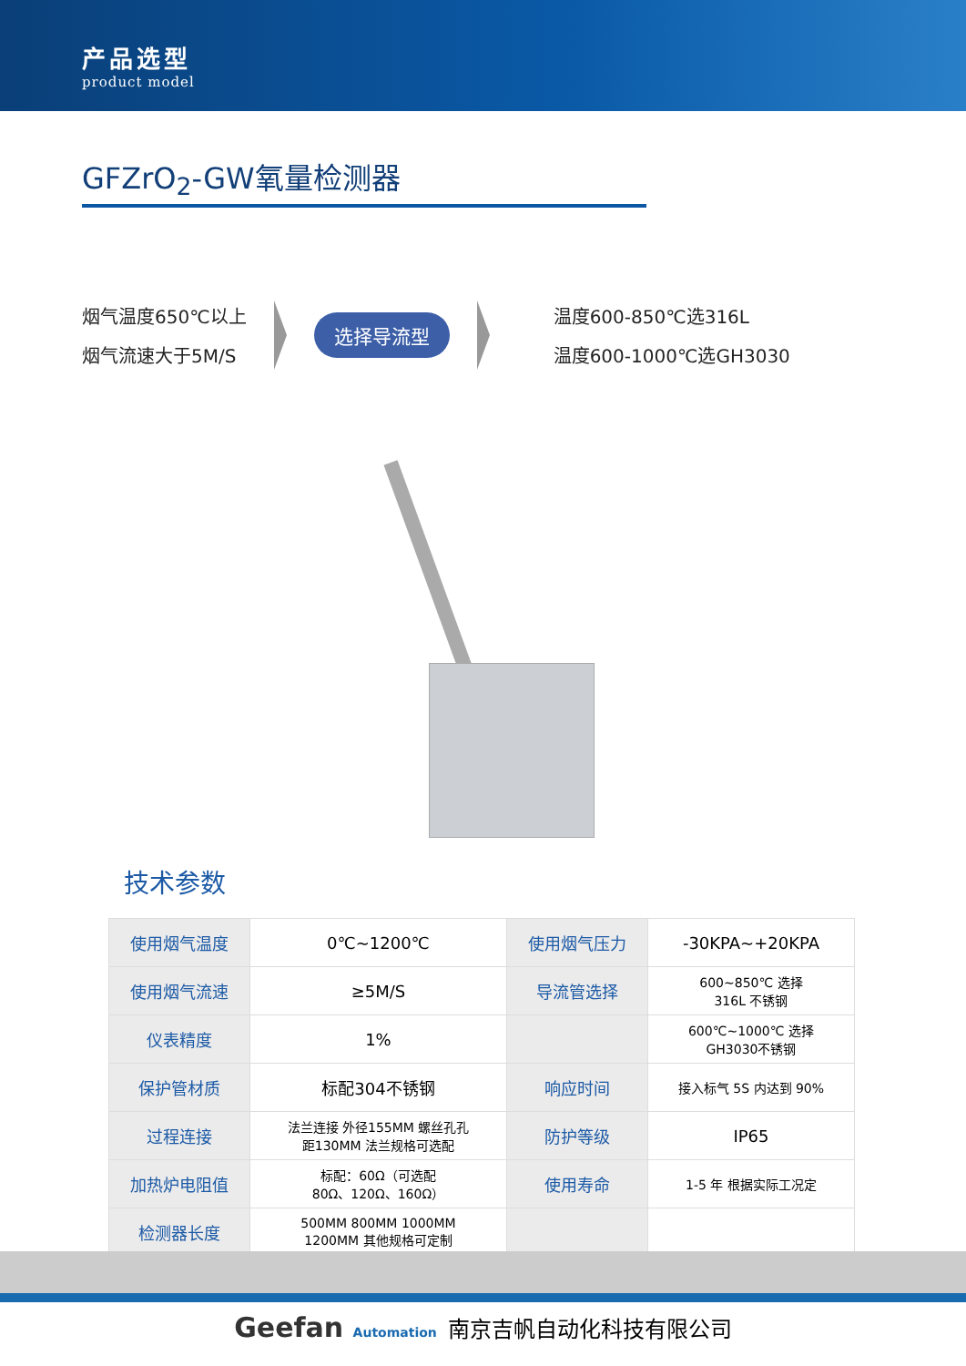产品选型
product model
GFZrO<sub>2</sub>-GW氧量检测器
烟气温度650℃以上
烟气流速大于5M/S
选择导流型
温度600-850℃选316L
温度600-1000℃选GH3030
技术参数
| 使用烟气温度 | 0℃~1200℃ | 使用烟气压力 | -30KPA~+20KPA |
| 使用烟气流速 | ≥5M/S | 导流管选择 | 600~850℃ 选择 316L 不锈钢 |
| 仪表精度 | 1% | | 600℃~1000℃ 选择 GH3030不锈钢 |
| 保护管材质 | 标配304不锈钢 | 响应时间 | 接入标气 5S 内达到 90% |
| 过程连接 | 法兰连接 外径155MM 螺丝孔孔 距130MM 法兰规格可选配 | 防护等级 | IP65 |
| 加热炉电阻值 | 标配：60Ω（可选配 80Ω、120Ω、160Ω） | 使用寿命 | 1-5 年 根据实际工况定 |
| 检测器长度 | 500MM 800MM 1000MM 1200MM 其他规格可定制 | | |
Geefan Automation 南京吉帆自动化科技有限公司